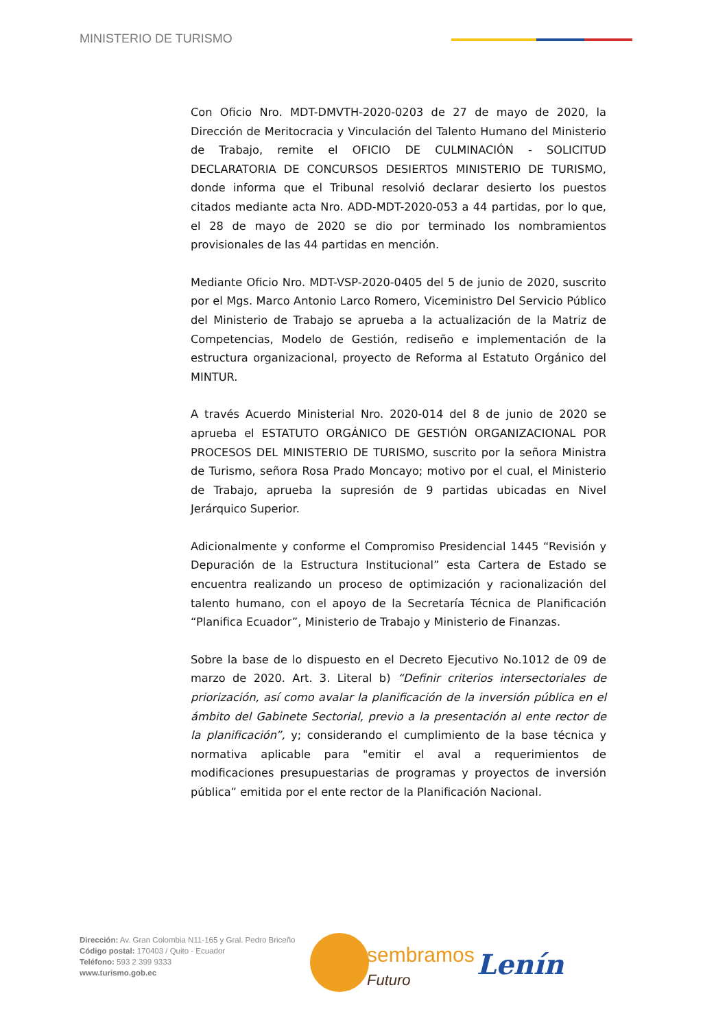MINISTERIO DE TURISMO
Con Oficio Nro. MDT-DMVTH-2020-0203 de 27 de mayo de 2020, la Dirección de Meritocracia y Vinculación del Talento Humano del Ministerio de Trabajo, remite el OFICIO DE CULMINACIÓN - SOLICITUD DECLARATORIA DE CONCURSOS DESIERTOS MINISTERIO DE TURISMO, donde informa que el Tribunal resolvió declarar desierto los puestos citados mediante acta Nro. ADD-MDT-2020-053 a 44 partidas, por lo que, el 28 de mayo de 2020 se dio por terminado los nombramientos provisionales de las 44 partidas en mención.
Mediante Oficio Nro. MDT-VSP-2020-0405 del 5 de junio de 2020, suscrito por el Mgs. Marco Antonio Larco Romero, Viceministro Del Servicio Público del Ministerio de Trabajo se aprueba a la actualización de la Matriz de Competencias, Modelo de Gestión, rediseño e implementación de la estructura organizacional, proyecto de Reforma al Estatuto Orgánico del MINTUR.
A través Acuerdo Ministerial Nro. 2020-014 del 8 de junio de 2020 se aprueba el ESTATUTO ORGÁNICO DE GESTIÓN ORGANIZACIONAL POR PROCESOS DEL MINISTERIO DE TURISMO, suscrito por la señora Ministra de Turismo, señora Rosa Prado Moncayo; motivo por el cual, el Ministerio de Trabajo, aprueba la supresión de 9 partidas ubicadas en Nivel Jerárquico Superior.
Adicionalmente y conforme el Compromiso Presidencial 1445 “Revisión y Depuración de la Estructura Institucional” esta Cartera de Estado se encuentra realizando un proceso de optimización y racionalización del talento humano, con el apoyo de la Secretaría Técnica de Planificación “Planifica Ecuador”, Ministerio de Trabajo y Ministerio de Finanzas.
Sobre la base de lo dispuesto en el Decreto Ejecutivo No.1012 de 09 de marzo de 2020. Art. 3. Literal b) “Definir criterios intersectoriales de priorización, así como avalar la planificación de la inversión pública en el ámbito del Gabinete Sectorial, previo a la presentación al ente rector de la planificación”, y; considerando el cumplimiento de la base técnica y normativa aplicable para "emitir el aval a requerimientos de modificaciones presupuestarias de programas y proyectos de inversión pública” emitida por el ente rector de la Planificación Nacional.
Dirección: Av. Gran Colombia N11-165 y Gral. Pedro Briceño
Código postal: 170403 / Quito - Ecuador
Teléfono: 593 2 399 9333
www.turismo.gob.ec
sembramos
Futuro
Lenín